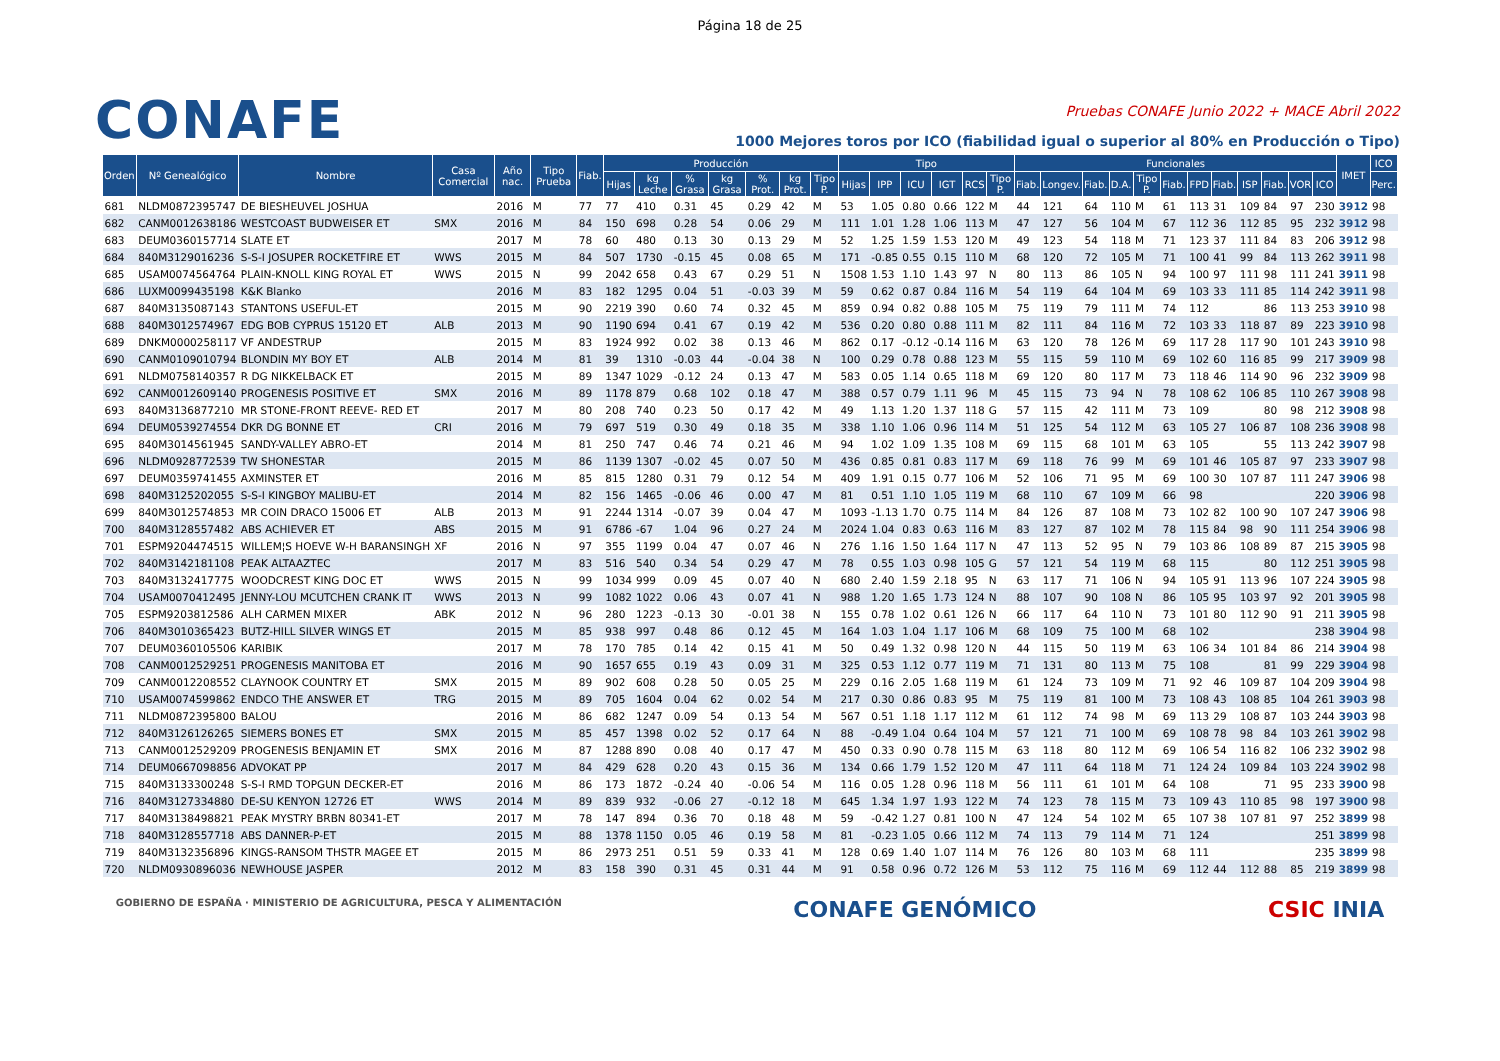Página 18 de 25
CONAFE
Pruebas CONAFE Junio 2022 + MACE Abril 2022
1000 Mejores toros por ICO (fiabilidad igual o superior al 80% en Producción o Tipo)
| Orden | Nº Genealógico | Nombre | Casa Comercial | Año nac. | Tipo Prueba | Fiab. | Producción | | | | | | | Tipo | | | | | | Funcionales | | | | | | | | | | | | IMET | ICO |
| --- | --- | --- | --- | --- | --- | --- | --- | --- | --- | --- | --- | --- | --- | --- | --- | --- | --- | --- | --- | --- | --- | --- | --- | --- | --- | --- | --- | --- | --- | --- | --- | --- | --- |
| | | | | | | | Hijas | kg Leche | % Grasa | kg Grasa | % Prot. | kg Prot. | Tipo P. | Hijas | IPP | ICU | IGT | RCS | Tipo P. | Fiab. | Longev. | Fiab. | D.A. | Tipo P. | Fiab. | FPD | Fiab. | ISP | Fiab. | VOR | ICO | | Perc. |
| 681 | NLDM0872395747 | DE BIESHEUVEL JOSHUA | | 2016 | M | 77 | 77 | 410 | 0.31 | 45 | 0.29 | 42 | M | 53 | 1.05 | 0.80 | 0.66 | 122 | M | 44 | 121 | 64 | 110 | M | 61 | 113 | 31 | 109 | 84 | 97 | 230 | 3912 | 98 |
| 682 | CANM0012638186 | WESTCOAST BUDWEISER ET | SMX | 2016 | M | 84 | 150 | 698 | 0.28 | 54 | 0.06 | 29 | M | 111 | 1.01 | 1.28 | 1.06 | 113 | M | 47 | 127 | 56 | 104 | M | 67 | 112 | 36 | 112 | 85 | 95 | 232 | 3912 | 98 |
| 683 | DEUM0360157714 | SLATE ET | | 2017 | M | 78 | 60 | 480 | 0.13 | 30 | 0.13 | 29 | M | 52 | 1.25 | 1.59 | 1.53 | 120 | M | 49 | 123 | 54 | 118 | M | 71 | 123 | 37 | 111 | 84 | 83 | 206 | 3912 | 98 |
| 684 | 840M3129016236 | S-S-I JOSUPER ROCKETFIRE ET | WWS | 2015 | M | 84 | 507 | 1730 | -0.15 | 45 | 0.08 | 65 | M | 171 | -0.85 | 0.55 | 0.15 | 110 | M | 68 | 120 | 72 | 105 | M | 71 | 100 | 41 | 99 | 84 | 113 | 262 | 3911 | 98 |
| 685 | USAM0074564764 | PLAIN-KNOLL KING ROYAL ET | WWS | 2015 | N | 99 | 2042 | 658 | 0.43 | 67 | 0.29 | 51 | N | 1508 | 1.53 | 1.10 | 1.43 | 97 | N | 80 | 113 | 86 | 105 | N | 94 | 100 | 97 | 111 | 98 | 111 | 241 | 3911 | 98 |
| 686 | LUXM0099435198 | K&K Blanko | | 2016 | M | 83 | 182 | 1295 | 0.04 | 51 | -0.03 | 39 | M | 59 | 0.62 | 0.87 | 0.84 | 116 | M | 54 | 119 | 64 | 104 | M | 69 | 103 | 33 | 111 | 85 | 114 | 242 | 3911 | 98 |
| 687 | 840M3135087143 | STANTONS USEFUL-ET | | 2015 | M | 90 | 2219 | 390 | 0.60 | 74 | 0.32 | 45 | M | 859 | 0.94 | 0.82 | 0.88 | 105 | M | 75 | 119 | 79 | 111 | M | 74 | 112 | | | 86 | 113 | 253 | 3910 | 98 |
| 688 | 840M3012574967 | EDG BOB CYPRUS 15120 ET | ALB | 2013 | M | 90 | 1190 | 694 | 0.41 | 67 | 0.19 | 42 | M | 536 | 0.20 | 0.80 | 0.88 | 111 | M | 82 | 111 | 84 | 116 | M | 72 | 103 | 33 | 118 | 87 | 89 | 223 | 3910 | 98 |
| 689 | DNKM0000258117 | VF ANDESTRUP | | 2015 | M | 83 | 1924 | 992 | 0.02 | 38 | 0.13 | 46 | M | 862 | 0.17 | -0.12 | -0.14 | 116 | M | 63 | 120 | 78 | 126 | M | 69 | 117 | 28 | 117 | 90 | 101 | 243 | 3910 | 98 |
| 690 | CANM0109010794 | BLONDIN MY BOY ET | ALB | 2014 | M | 81 | 39 | 1310 | -0.03 | 44 | -0.04 | 38 | N | 100 | 0.29 | 0.78 | 0.88 | 123 | M | 55 | 115 | 59 | 110 | M | 69 | 102 | 60 | 116 | 85 | 99 | 217 | 3909 | 98 |
| 691 | NLDM0758140357 | R DG NIKKELBACK ET | | 2015 | M | 89 | 1347 | 1029 | -0.12 | 24 | 0.13 | 47 | M | 583 | 0.05 | 1.14 | 0.65 | 118 | M | 69 | 120 | 80 | 117 | M | 73 | 118 | 46 | 114 | 90 | 96 | 232 | 3909 | 98 |
| 692 | CANM0012609140 | PROGENESIS POSITIVE ET | SMX | 2016 | M | 89 | 1178 | 879 | 0.68 | 102 | 0.18 | 47 | M | 388 | 0.57 | 0.79 | 1.11 | 96 | M | 45 | 115 | 73 | 94 | N | 78 | 108 | 62 | 106 | 85 | 110 | 267 | 3908 | 98 |
| 693 | 840M3136877210 | MR STONE-FRONT REEVE- RED ET | | 2017 | M | 80 | 208 | 740 | 0.23 | 50 | 0.17 | 42 | M | 49 | 1.13 | 1.20 | 1.37 | 118 | G | 57 | 115 | 42 | 111 | M | 73 | 109 | | | 80 | 98 | 212 | 3908 | 98 |
| 694 | DEUM0539274554 | DKR DG BONNE ET | CRI | 2016 | M | 79 | 697 | 519 | 0.30 | 49 | 0.18 | 35 | M | 338 | 1.10 | 1.06 | 0.96 | 114 | M | 51 | 125 | 54 | 112 | M | 63 | 105 | 27 | 106 | 87 | 108 | 236 | 3908 | 98 |
| 695 | 840M3014561945 | SANDY-VALLEY ABRO-ET | | 2014 | M | 81 | 250 | 747 | 0.46 | 74 | 0.21 | 46 | M | 94 | 1.02 | 1.09 | 1.35 | 108 | M | 69 | 115 | 68 | 101 | M | 63 | 105 | | | 55 | 113 | 242 | 3907 | 98 |
| 696 | NLDM0928772539 | TW SHONESTAR | | 2015 | M | 86 | 1139 | 1307 | -0.02 | 45 | 0.07 | 50 | M | 436 | 0.85 | 0.81 | 0.83 | 117 | M | 69 | 118 | 76 | 99 | M | 69 | 101 | 46 | 105 | 87 | 97 | 233 | 3907 | 98 |
| 697 | DEUM0359741455 | AXMINSTER ET | | 2016 | M | 85 | 815 | 1280 | 0.31 | 79 | 0.12 | 54 | M | 409 | 1.91 | 0.15 | 0.77 | 106 | M | 52 | 106 | 71 | 95 | M | 69 | 100 | 30 | 107 | 87 | 111 | 247 | 3906 | 98 |
| 698 | 840M3125202055 | S-S-I KINGBOY MALIBU-ET | | 2014 | M | 82 | 156 | 1465 | -0.06 | 46 | 0.00 | 47 | M | 81 | 0.51 | 1.10 | 1.05 | 119 | M | 68 | 110 | 67 | 109 | M | 66 | 98 | | | | | 220 | 3906 | 98 |
| 699 | 840M3012574853 | MR COIN DRACO 15006 ET | ALB | 2013 | M | 91 | 2244 | 1314 | -0.07 | 39 | 0.04 | 47 | M | 1093 | -1.13 | 1.70 | 0.75 | 114 | M | 84 | 126 | 87 | 108 | M | 73 | 102 | 82 | 100 | 90 | 107 | 247 | 3906 | 98 |
| 700 | 840M3128557482 | ABS ACHIEVER ET | ABS | 2015 | M | 91 | 6786 | -67 | 1.04 | 96 | 0.27 | 24 | M | 2024 | 1.04 | 0.83 | 0.63 | 116 | M | 83 | 127 | 87 | 102 | M | 78 | 115 | 84 | 98 | 90 | 111 | 254 | 3906 | 98 |
| 701 | ESPM9204474515 | WILLEM¦S HOEVE W-H BARANSINGH | XF | 2016 | N | 97 | 355 | 1199 | 0.04 | 47 | 0.07 | 46 | N | 276 | 1.16 | 1.50 | 1.64 | 117 | N | 47 | 113 | 52 | 95 | N | 79 | 103 | 86 | 108 | 89 | 87 | 215 | 3905 | 98 |
| 702 | 840M3142181108 | PEAK ALTAAZTEC | | 2017 | M | 83 | 516 | 540 | 0.34 | 54 | 0.29 | 47 | M | 78 | 0.55 | 1.03 | 0.98 | 105 | G | 57 | 121 | 54 | 119 | M | 68 | 115 | | | 80 | 112 | 251 | 3905 | 98 |
| 703 | 840M3132417775 | WOODCREST KING DOC ET | WWS | 2015 | N | 99 | 1034 | 999 | 0.09 | 45 | 0.07 | 40 | N | 680 | 2.40 | 1.59 | 2.18 | 95 | N | 63 | 117 | 71 | 106 | N | 94 | 105 | 91 | 113 | 96 | 107 | 224 | 3905 | 98 |
| 704 | USAM0070412495 | JENNY-LOU MCUTCHEN CRANK IT | WWS | 2013 | N | 99 | 1082 | 1022 | 0.06 | 43 | 0.07 | 41 | N | 988 | 1.20 | 1.65 | 1.73 | 124 | N | 88 | 107 | 90 | 108 | N | 86 | 105 | 95 | 103 | 97 | 92 | 201 | 3905 | 98 |
| 705 | ESPM9203812586 | ALH CARMEN MIXER | ABK | 2012 | N | 96 | 280 | 1223 | -0.13 | 30 | -0.01 | 38 | N | 155 | 0.78 | 1.02 | 0.61 | 126 | N | 66 | 117 | 64 | 110 | N | 73 | 101 | 80 | 112 | 90 | 91 | 211 | 3905 | 98 |
| 706 | 840M3010365423 | BUTZ-HILL SILVER WINGS ET | | 2015 | M | 85 | 938 | 997 | 0.48 | 86 | 0.12 | 45 | M | 164 | 1.03 | 1.04 | 1.17 | 106 | M | 68 | 109 | 75 | 100 | M | 68 | 102 | | | | | 238 | 3904 | 98 |
| 707 | DEUM0360105506 | KARIBIK | | 2017 | M | 78 | 170 | 785 | 0.14 | 42 | 0.15 | 41 | M | 50 | 0.49 | 1.32 | 0.98 | 120 | N | 44 | 115 | 50 | 119 | M | 63 | 106 | 34 | 101 | 84 | 86 | 214 | 3904 | 98 |
| 708 | CANM0012529251 | PROGENESIS MANITOBA ET | | 2016 | M | 90 | 1657 | 655 | 0.19 | 43 | 0.09 | 31 | M | 325 | 0.53 | 1.12 | 0.77 | 119 | M | 71 | 131 | 80 | 113 | M | 75 | 108 | | | 81 | 99 | 229 | 3904 | 98 |
| 709 | CANM0012208552 | CLAYNOOK COUNTRY ET | SMX | 2015 | M | 89 | 902 | 608 | 0.28 | 50 | 0.05 | 25 | M | 229 | 0.16 | 2.05 | 1.68 | 119 | M | 61 | 124 | 73 | 109 | M | 71 | 92 | 46 | 109 | 87 | 104 | 209 | 3904 | 98 |
| 710 | USAM0074599862 | ENDCO THE ANSWER ET | TRG | 2015 | M | 89 | 705 | 1604 | 0.04 | 62 | 0.02 | 54 | M | 217 | 0.30 | 0.86 | 0.83 | 95 | M | 75 | 119 | 81 | 100 | M | 73 | 108 | 43 | 108 | 85 | 104 | 261 | 3903 | 98 |
| 711 | NLDM0872395800 | BALOU | | 2016 | M | 86 | 682 | 1247 | 0.09 | 54 | 0.13 | 54 | M | 567 | 0.51 | 1.18 | 1.17 | 112 | M | 61 | 112 | 74 | 98 | M | 69 | 113 | 29 | 108 | 87 | 103 | 244 | 3903 | 98 |
| 712 | 840M3126126265 | SIEMERS BONES ET | SMX | 2015 | M | 85 | 457 | 1398 | 0.02 | 52 | 0.17 | 64 | N | 88 | -0.49 | 1.04 | 0.64 | 104 | M | 57 | 121 | 71 | 100 | M | 69 | 108 | 78 | 98 | 84 | 103 | 261 | 3902 | 98 |
| 713 | CANM0012529209 | PROGENESIS BENJAMIN ET | SMX | 2016 | M | 87 | 1288 | 890 | 0.08 | 40 | 0.17 | 47 | M | 450 | 0.33 | 0.90 | 0.78 | 115 | M | 63 | 118 | 80 | 112 | M | 69 | 106 | 54 | 116 | 82 | 106 | 232 | 3902 | 98 |
| 714 | DEUM0667098856 | ADVOKAT PP | | 2017 | M | 84 | 429 | 628 | 0.20 | 43 | 0.15 | 36 | M | 134 | 0.66 | 1.79 | 1.52 | 120 | M | 47 | 111 | 64 | 118 | M | 71 | 124 | 24 | 109 | 84 | 103 | 224 | 3902 | 98 |
| 715 | 840M3133300248 | S-S-I RMD TOPGUN DECKER-ET | | 2016 | M | 86 | 173 | 1872 | -0.24 | 40 | -0.06 | 54 | M | 116 | 0.05 | 1.28 | 0.96 | 118 | M | 56 | 111 | 61 | 101 | M | 64 | 108 | | | 71 | 95 | 233 | 3900 | 98 |
| 716 | 840M3127334880 | DE-SU KENYON 12726 ET | WWS | 2014 | M | 89 | 839 | 932 | -0.06 | 27 | -0.12 | 18 | M | 645 | 1.34 | 1.97 | 1.93 | 122 | M | 74 | 123 | 78 | 115 | M | 73 | 109 | 43 | 110 | 85 | 98 | 197 | 3900 | 98 |
| 717 | 840M3138498821 | PEAK MYSTRY BRBN 80341-ET | | 2017 | M | 78 | 147 | 894 | 0.36 | 70 | 0.18 | 48 | M | 59 | -0.42 | 1.27 | 0.81 | 100 | N | 47 | 124 | 54 | 102 | M | 65 | 107 | 38 | 107 | 81 | 97 | 252 | 3899 | 98 |
| 718 | 840M3128557718 | ABS DANNER-P-ET | | 2015 | M | 88 | 1378 | 1150 | 0.05 | 46 | 0.19 | 58 | M | 81 | -0.23 | 1.05 | 0.66 | 112 | M | 74 | 113 | 79 | 114 | M | 71 | 124 | | | | | 251 | 3899 | 98 |
| 719 | 840M3132356896 | KINGS-RANSOM THSTR MAGEE ET | | 2015 | M | 86 | 2973 | 251 | 0.51 | 59 | 0.33 | 41 | M | 128 | 0.69 | 1.40 | 1.07 | 114 | M | 76 | 126 | 80 | 103 | M | 68 | 111 | | | | | 235 | 3899 | 98 |
| 720 | NLDM0930896036 | NEWHOUSE JASPER | | 2012 | M | 83 | 158 | 390 | 0.31 | 45 | 0.31 | 44 | M | 91 | 0.58 | 0.96 | 0.72 | 126 | M | 53 | 112 | 75 | 116 | M | 69 | 112 | 44 | 112 | 88 | 85 | 219 | 3899 | 98 |
GOBIERNO DE ESPAÑA · MINISTERIO DE AGRICULTURA, PESCA Y ALIMENTACIÓN CONAFE GENÓMICO CSIC INIA